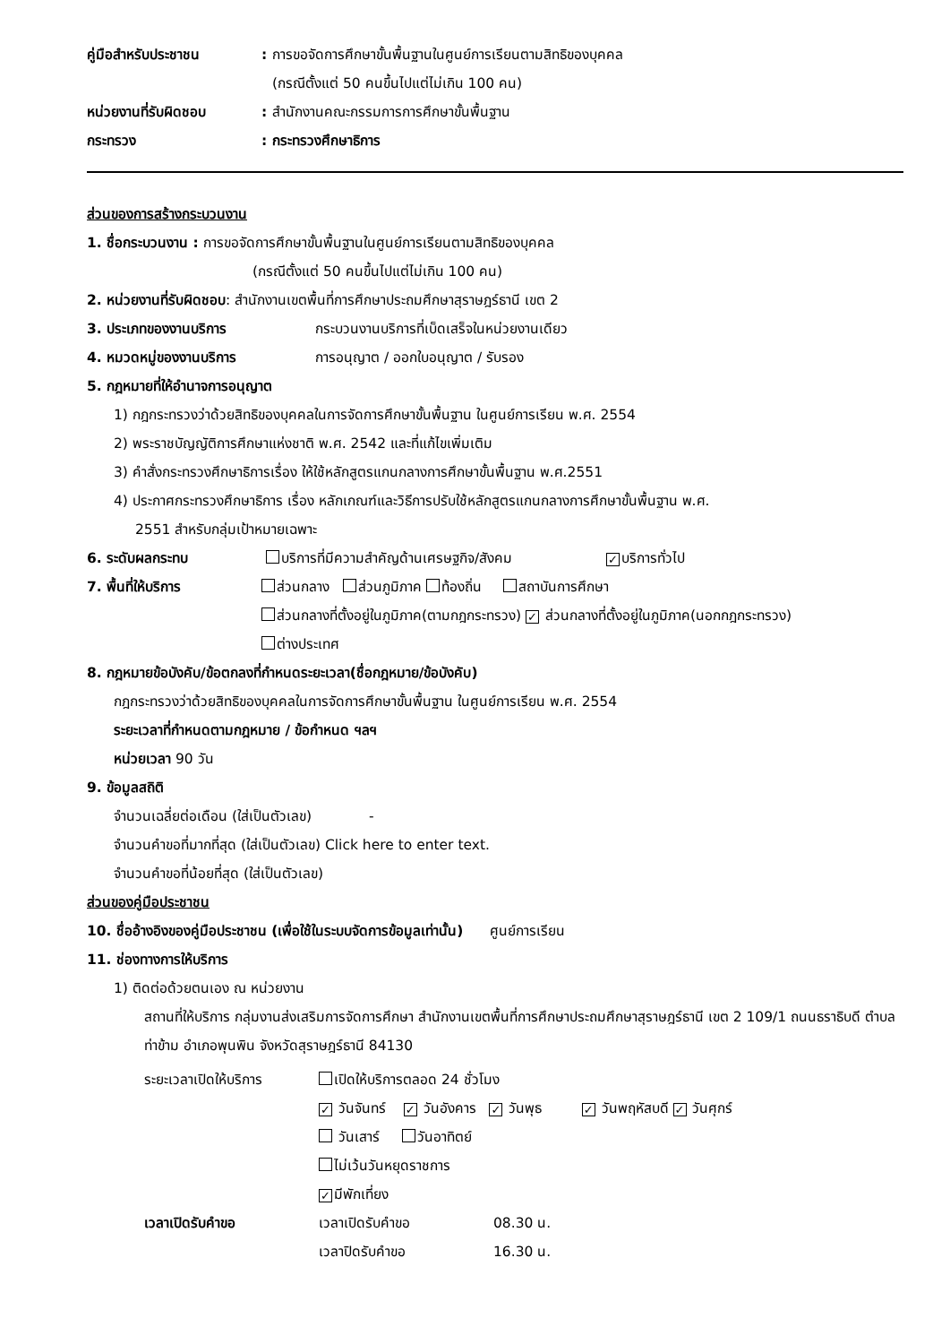คู่มือสำหรับประชาชน: การขอจัดการศึกษาขั้นพื้นฐานในศูนย์การเรียนตามสิทธิของบุคคล
(กรณีตั้งแต่ 50 คนขึ้นไปแต่ไม่เกิน 100 คน)
หน่วยงานที่รับผิดชอบ: สำนักงานคณะกรรมการการศึกษาขั้นพื้นฐาน
กระทรวง: กระทรวงศึกษาธิการ
ส่วนของการสร้างกระบวนงาน
1. ชื่อกระบวนงาน : การขอจัดการศึกษาขั้นพื้นฐานในศูนย์การเรียนตามสิทธิของบุคคล
(กรณีตั้งแต่ 50 คนขึ้นไปแต่ไม่เกิน 100 คน)
2. หน่วยงานที่รับผิดชอบ: สำนักงานเขตพื้นที่การศึกษาประถมศึกษาสุราษฎร์ธานี เขต 2
3. ประเภทของงานบริการ กระบวนงานบริการที่เบ็ดเสร็จในหน่วยงานเดียว
4. หมวดหมู่ของงานบริการ การอนุญาต / ออกใบอนุญาต / รับรอง
5. กฎหมายที่ให้อำนาจการอนุญาต
1) กฎกระทรวงว่าด้วยสิทธิของบุคคลในการจัดการศึกษาขั้นพื้นฐาน ในศูนย์การเรียน พ.ศ. 2554
2) พระราชบัญญัติการศึกษาแห่งชาติ พ.ศ. 2542 และที่แก้ไขเพิ่มเติม
3) คำสั่งกระทรวงศึกษาธิการเรื่อง ให้ใช้หลักสูตรแกนกลางการศึกษาขั้นพื้นฐาน พ.ศ.2551
4) ประกาศกระทรวงศึกษาธิการ เรื่อง หลักเกณฑ์และวิธีการปรับใช้หลักสูตรแกนกลางการศึกษาขั้นพื้นฐาน พ.ศ.
2551 สำหรับกลุ่มเป้าหมายเฉพาะ
6. ระดับผลกระทบ บริการที่มีความสำคัญด้านเศรษฐกิจ/สังคม ✓ บริการทั่วไป
7. พื้นที่ให้บริการ ส่วนกลาง ส่วนภูมิภาค ท้องถิ่น สถาบันการศึกษา
ส่วนกลางที่ตั้งอยู่ในภูมิภาค(ตามกฎกระทรวง) ✓ ส่วนกลางที่ตั้งอยู่ในภูมิภาค(นอกกฎกระทรวง)
ต่างประเทศ
8. กฎหมายข้อบังคับ/ข้อตกลงที่กำหนดระยะเวลา(ชื่อกฎหมาย/ข้อบังคับ)
กฎกระทรวงว่าด้วยสิทธิของบุคคลในการจัดการศึกษาขั้นพื้นฐาน ในศูนย์การเรียน พ.ศ. 2554
ระยะเวลาที่กำหนดตามกฎหมาย / ข้อกำหนด ฯลฯ
หน่วยเวลา 90 วัน
9. ข้อมูลสถิติ
จำนวนเฉลี่ยต่อเดือน (ใส่เป็นตัวเลข) -
จำนวนคำขอที่มากที่สุด (ใส่เป็นตัวเลข) Click here to enter text.
จำนวนคำขอที่น้อยที่สุด (ใส่เป็นตัวเลข)
ส่วนของคู่มือประชาชน
10. ชื่ออ้างอิงของคู่มือประชาชน (เพื่อใช้ในระบบจัดการข้อมูลเท่านั้น) ศูนย์การเรียน
11. ช่องทางการให้บริการ
1) ติดต่อด้วยตนเอง ณ หน่วยงาน
สถานที่ให้บริการ กลุ่มงานส่งเสริมการจัดการศึกษา สำนักงานเขตพื้นที่การศึกษาประถมศึกษาสุราษฎร์ธานี เขต 2 109/1 ถนนธราธิบดี ตำบลท่าข้าม อำเภอพุนพิน จังหวัดสุราษฎร์ธานี 84130
ระยะเวลาเปิดให้บริการ
เปิดให้บริการตลอด 24 ชั่วโมง
✓ วันจันทร์ ✓ วันอังคาร ✓ วันพุธ ✓ วันพฤหัสบดี ✓ วันศุกร์
วันเสาร์ วันอาทิตย์
ไม่เว้นวันหยุดราชการ
✓ มีพักเที่ยง
เวลาเปิดรับคำขอ เวลาเปิดรับคำขอ 08.30 น.
เวลาปิดรับคำขอ 16.30 น.